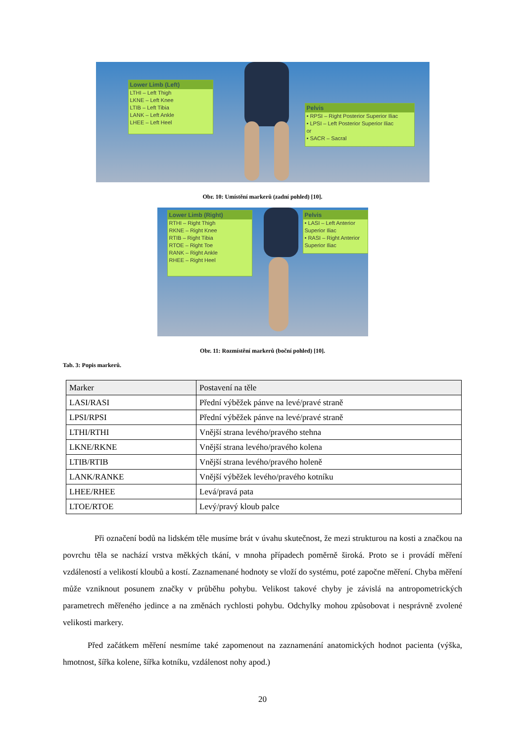Lower Limb (Left)
LTHI – Left Thigh
LKNE – Left Knee
LTIB – Left Tibia
LANK – Left Ankle
LHEE – Left Heel
Pelvis
• RPSI – Right Posterior Superior Iliac
• LPSI – Left Posterior Superior Iliac
or
• SACR – Sacral
Obr. 10: Umístění markerů (zadní pohled) [10].
Lower Limb (Right)
RTHI – Right Thigh
RKNE – Right Knee
RTIB – Right Tibia
RTOE – Right Toe
RANK – Right Ankle
RHEE – Right Heel
Pelvis
• LASI – Left Anterior Superior Iliac
• RASI – Right Anterior Superior Iliac
Obr. 11: Rozmístění markerů (boční pohled) [10].
Tab. 3: Popis markerů.
| Marker | Postavení na těle |
| --- | --- |
| LASI/RASI | Přední výběžek pánve na levé/pravé straně |
| LPSI/RPSI | Přední výběžek pánve na levé/pravé straně |
| LTHI/RTHI | Vnější strana levého/pravého stehna |
| LKNE/RKNE | Vnější strana levého/pravého kolena |
| LTIB/RTIB | Vnější strana levého/pravého holeně |
| LANK/RANKE | Vnější výběžek levého/pravého kotníku |
| LHEE/RHEE | Levá/pravá pata |
| LTOE/RTOE | Levý/pravý kloub palce |
Při označení bodů na lidském těle musíme brát v úvahu skutečnost, že mezi strukturou na kosti a značkou na povrchu těla se nachází vrstva měkkých tkání, v mnoha případech poměrně široká. Proto se i provádí měření vzdáleností a velikostí kloubů a kostí. Zaznamenané hodnoty se vloží do systému, poté započne měření. Chyba měření může vzniknout posunem značky v průběhu pohybu. Velikost takové chyby je závislá na antropometrických parametrech měřeného jedince a na změnách rychlosti pohybu. Odchylky mohou způsobovat i nesprávně zvolené velikosti markery.
Před začátkem měření nesmíme také zapomenout na zaznamenání anatomických hodnot pacienta (výška, hmotnost, šířka kolene, šířka kotníku, vzdálenost nohy apod.)
20